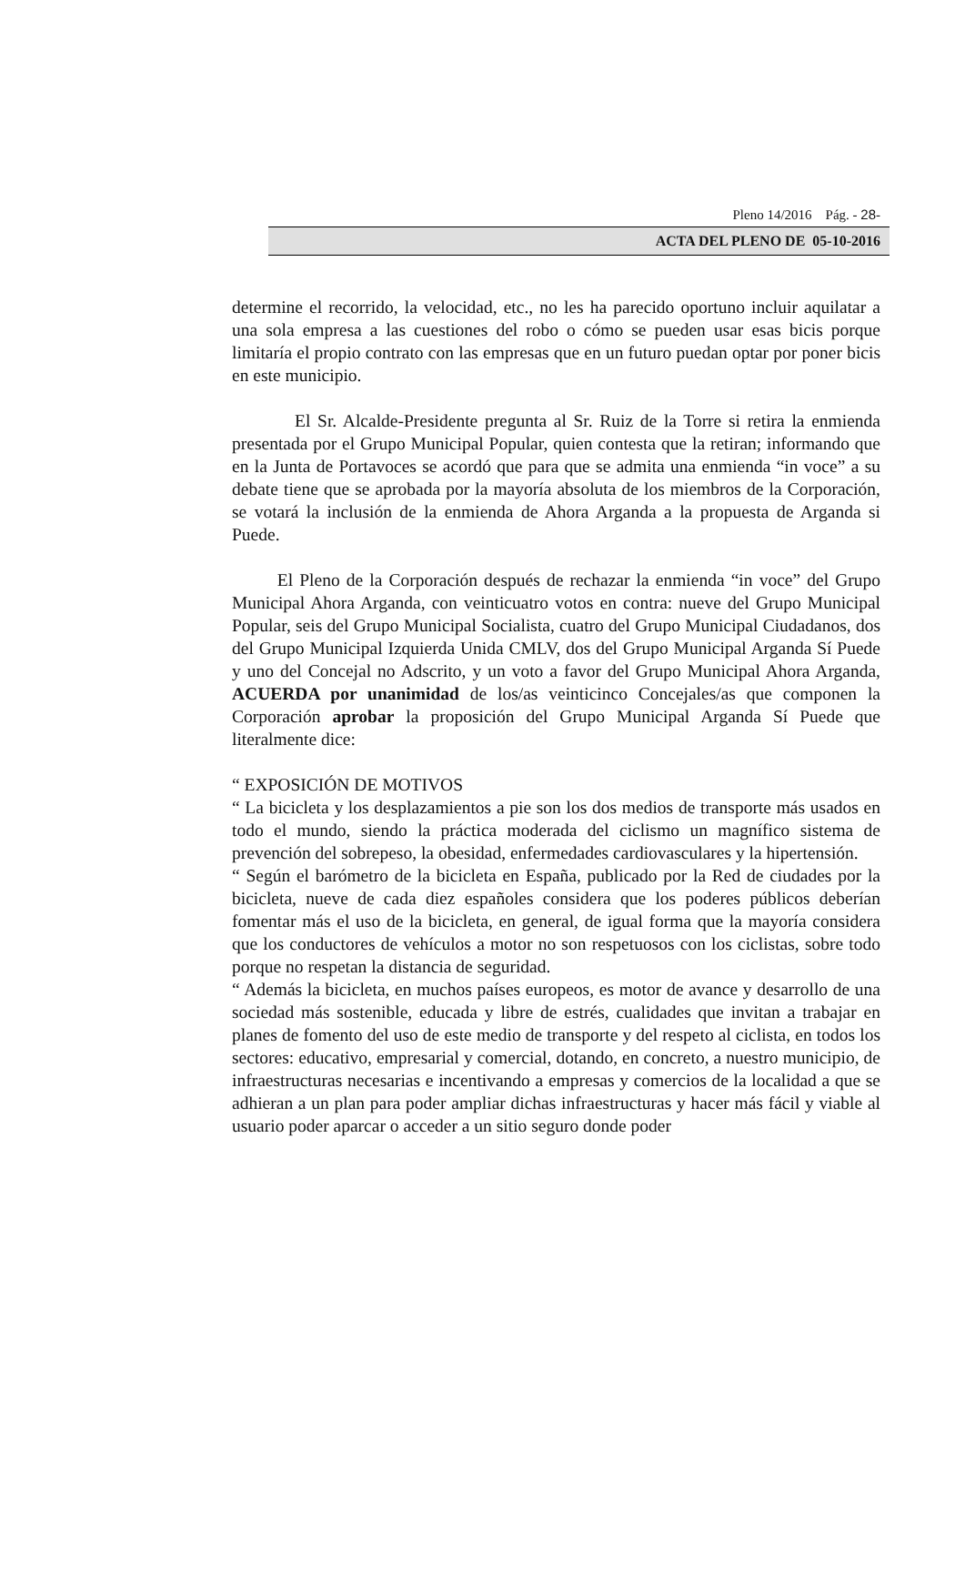Pleno 14/2016 Pág. - 28-
ACTA DEL PLENO DE 05-10-2016
determine el recorrido, la velocidad, etc., no les ha parecido oportuno incluir aquilatar a una sola empresa a las cuestiones del robo o cómo se pueden usar esas bicis porque limitaría el propio contrato con las empresas que en un futuro puedan optar por poner bicis en este municipio.
El Sr. Alcalde-Presidente pregunta al Sr. Ruiz de la Torre si retira la enmienda presentada por el Grupo Municipal Popular, quien contesta que la retiran; informando que en la Junta de Portavoces se acordó que para que se admita una enmienda “in voce” a su debate tiene que se aprobada por la mayoría absoluta de los miembros de la Corporación, se votará la inclusión de la enmienda de Ahora Arganda a la propuesta de Arganda si Puede.
El Pleno de la Corporación después de rechazar la enmienda “in voce” del Grupo Municipal Ahora Arganda, con veinticuatro votos en contra: nueve del Grupo Municipal Popular, seis del Grupo Municipal Socialista, cuatro del Grupo Municipal Ciudadanos, dos del Grupo Municipal Izquierda Unida CMLV, dos del Grupo Municipal Arganda Sí Puede y uno del Concejal no Adscrito, y un voto a favor del Grupo Municipal Ahora Arganda, ACUERDA por unanimidad de los/as veinticinco Concejales/as que componen la Corporación aprobar la proposición del Grupo Municipal Arganda Sí Puede que literalmente dice:
“ EXPOSICIÓN DE MOTIVOS
“ La bicicleta y los desplazamientos a pie son los dos medios de transporte más usados en todo el mundo, siendo la práctica moderada del ciclismo un magnífico sistema de prevención del sobrepeso, la obesidad, enfermedades cardiovasculares y la hipertensión.
“ Según el barómetro de la bicicleta en España, publicado por la Red de ciudades por la bicicleta, nueve de cada diez españoles considera que los poderes públicos deberían fomentar más el uso de la bicicleta, en general, de igual forma que la mayoría considera que los conductores de vehículos a motor no son respetuosos con los ciclistas, sobre todo porque no respetan la distancia de seguridad.
“ Además la bicicleta, en muchos países europeos, es motor de avance y desarrollo de una sociedad más sostenible, educada y libre de estrés, cualidades que invitan a trabajar en planes de fomento del uso de este medio de transporte y del respeto al ciclista, en todos los sectores: educativo, empresarial y comercial, dotando, en concreto, a nuestro municipio, de infraestructuras necesarias e incentivando a empresas y comercios de la localidad a que se adhieran a un plan para poder ampliar dichas infraestructuras y hacer más fácil y viable al usuario poder aparcar o acceder a un sitio seguro donde poder